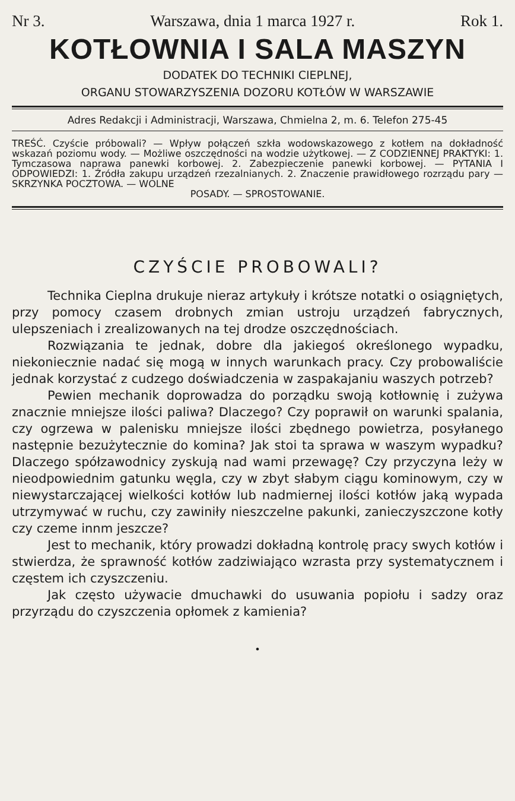Nr 3. Warszawa, dnia 1 marca 1927 r. Rok 1.
KOTŁOWNIA I SALA MASZYN
DODATEK DO TECHNIKI CIEPLNEJ,
ORGANU STOWARZYSZENIA DOZORU KOTŁÓW W WARSZAWIE
Adres Redakcji i Administracji, Warszawa, Chmielna 2, m. 6. Telefon 275-45
TREŚĆ. Czyście próbowali? — Wpływ połączeń szkła wodowskazowego z kotłem na dokładność wskazań poziomu wody. — Możliwe oszczędności na wodzie użytkowej. — Z CODZIENNEJ PRAKTYKI: 1. Tymczasowa naprawa panewki korbowej. 2. Zabezpieczenie panewki korbowej. — PYTANIA I ODPOWIEDZI: 1. Źródła zakupu urządzeń rzezalnianych. 2. Znaczenie prawidłowego rozrządu pary — SKRZYNKA POCZTOWA. — WOLNE
POSADY. — SPROSTOWANIE.
CZYŚCIE PROBOWALI?
Technika Cieplna drukuje nieraz artykuły i krótsze notatki o osiągniętych, przy pomocy czasem drobnych zmian ustroju urządzeń fabrycznych, ulepszeniach i zrealizowanych na tej drodze oszczędnościach.
Rozwiązania te jednak, dobre dla jakiegoś określonego wypadku, niekoniecznie nadać się mogą w innych warunkach pracy. Czy probowaliście jednak korzystać z cudzego doświadczenia w zaspakajaniu waszych potrzeb?
Pewien mechanik doprowadza do porządku swoją kotłownię i zużywa znacznie mniejsze ilości paliwa? Dlaczego? Czy poprawił on warunki spalania, czy ogrzewa w palenisku mniejsze ilości zbędnego powietrza, posyłanego następnie bezużytecznie do komina? Jak stoi ta sprawa w waszym wypadku? Dlaczego spółzawodnicy zyskują nad wami przewagę? Czy przyczyna leży w nieodpowiednim gatunku węgla, czy w zbyt słabym ciągu kominowym, czy w niewystarczającej wielkości kotłów lub nadmiernej ilości kotłów jaką wypada utrzymywać w ruchu, czy zawiniły nieszczelne pakunki, zanieczyszczone kotły czy czeme innm jeszcze?
Jest to mechanik, który prowadzi dokładną kontrolę pracy swych kotłów i stwierdza, że sprawność kotłów zadziwiająco wzrasta przy systematycznem i częstem ich czyszczeniu.
Jak często używacie dmuchawki do usuwania popiołu i sadzy oraz przyrządu do czyszczenia opłomek z kamienia?
•